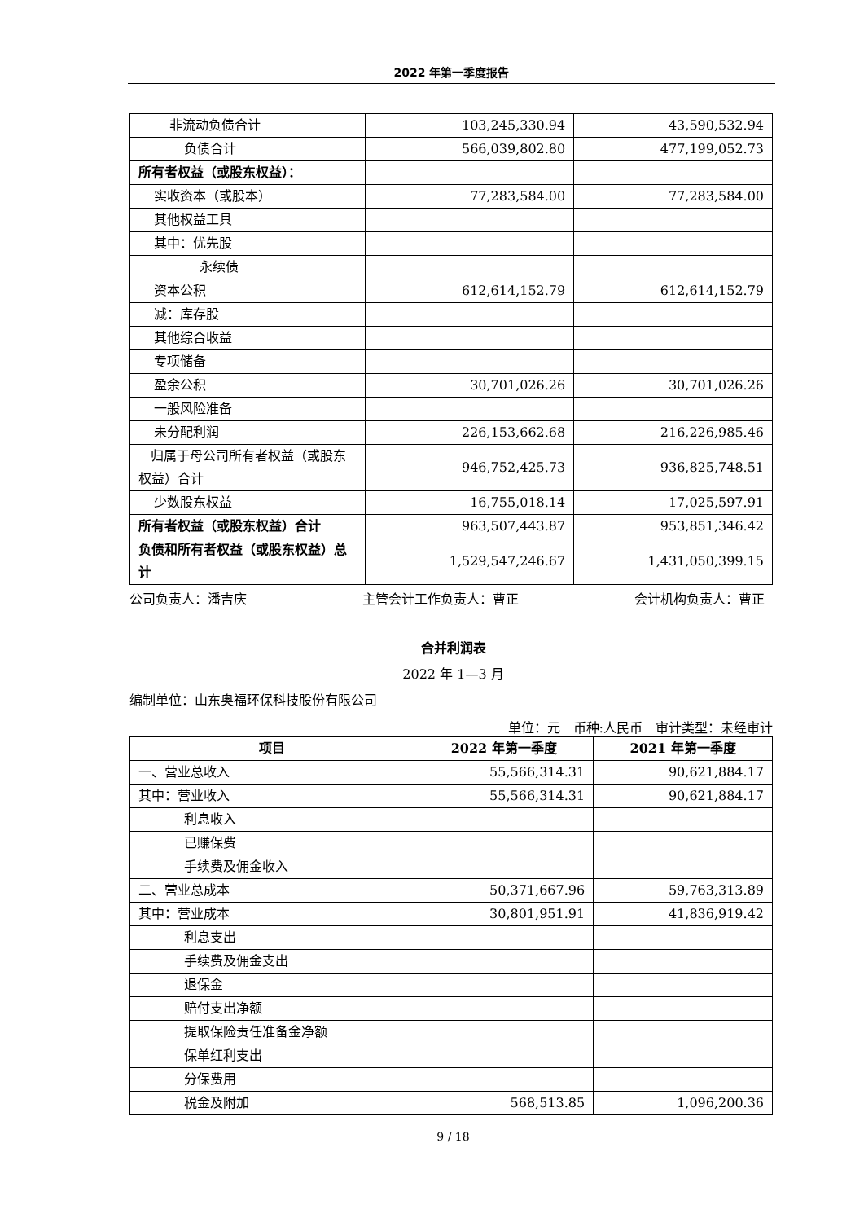2022 年第一季度报告
| 非流动负债合计 | 103,245,330.94 | 43,590,532.94 |
| 负债合计 | 566,039,802.80 | 477,199,052.73 |
| 所有者权益（或股东权益）： | | |
| 实收资本（或股本） | 77,283,584.00 | 77,283,584.00 |
| 其他权益工具 | | |
| 其中：优先股 | | |
| 永续债 | | |
| 资本公积 | 612,614,152.79 | 612,614,152.79 |
| 减：库存股 | | |
| 其他综合收益 | | |
| 专项储备 | | |
| 盈余公积 | 30,701,026.26 | 30,701,026.26 |
| 一般风险准备 | | |
| 未分配利润 | 226,153,662.68 | 216,226,985.46 |
| 归属于母公司所有者权益（或股东权益）合计 | 946,752,425.73 | 936,825,748.51 |
| 少数股东权益 | 16,755,018.14 | 17,025,597.91 |
| 所有者权益（或股东权益）合计 | 963,507,443.87 | 953,851,346.42 |
| 负债和所有者权益（或股东权益）总计 | 1,529,547,246.67 | 1,431,050,399.15 |
公司负责人：潘吉庆 主管会计工作负责人：曹正 会计机构负责人：曹正
合并利润表
2022 年 1—3 月
编制单位：山东奥福环保科技股份有限公司
单位：元　币种:人民币　审计类型：未经审计
| 项目 | 2022 年第一季度 | 2021 年第一季度 |
| --- | --- | --- |
| 一、营业总收入 | 55,566,314.31 | 90,621,884.17 |
| 其中：营业收入 | 55,566,314.31 | 90,621,884.17 |
| 利息收入 | | |
| 已赚保费 | | |
| 手续费及佣金收入 | | |
| 二、营业总成本 | 50,371,667.96 | 59,763,313.89 |
| 其中：营业成本 | 30,801,951.91 | 41,836,919.42 |
| 利息支出 | | |
| 手续费及佣金支出 | | |
| 退保金 | | |
| 赔付支出净额 | | |
| 提取保险责任准备金净额 | | |
| 保单红利支出 | | |
| 分保费用 | | |
| 税金及附加 | 568,513.85 | 1,096,200.36 |
9 / 18